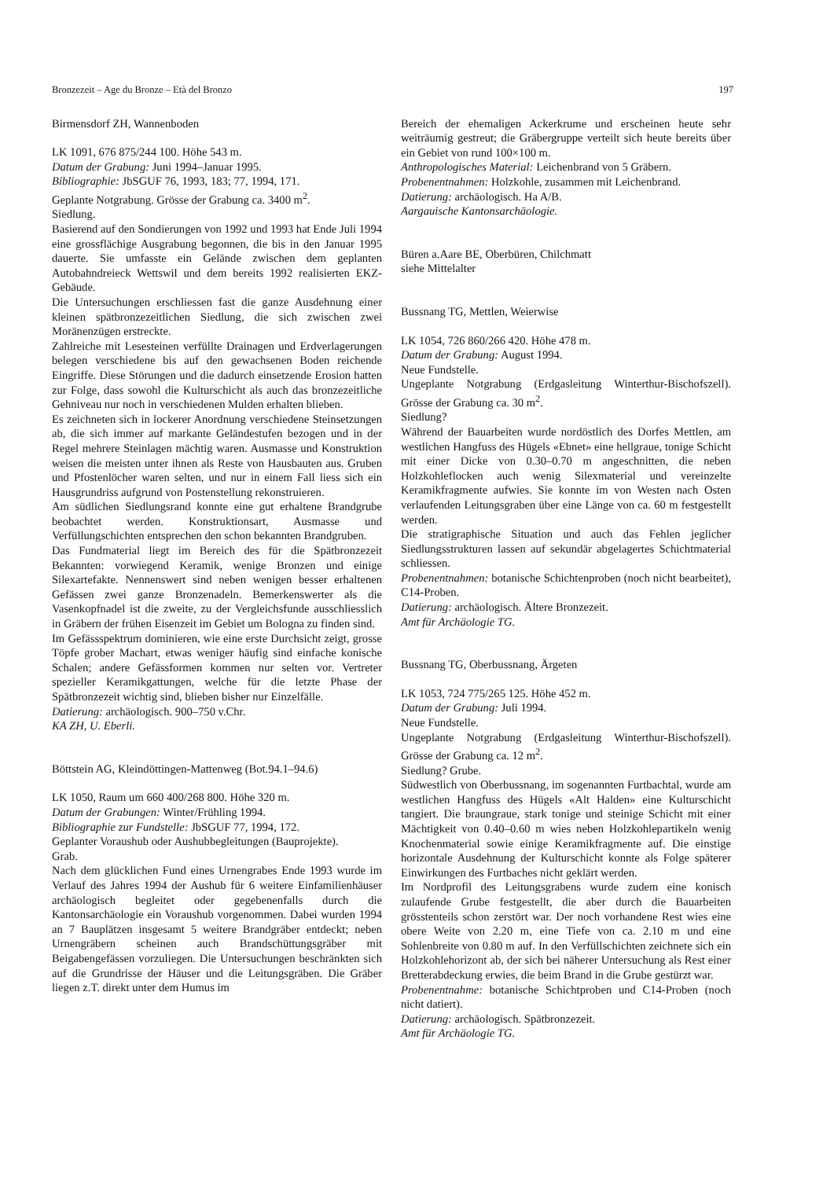Bronzezeit – Age du Bronze – Età del Bronzo 197
Birmensdorf ZH, Wannenboden
LK 1091, 676 875/244 100. Höhe 543 m.
Datum der Grabung: Juni 1994–Januar 1995.
Bibliographie: JbSGUF 76, 1993, 183; 77, 1994, 171.
Geplante Notgrabung. Grösse der Grabung ca. 3400 m<sup>2</sup>.
Siedlung.
Basierend auf den Sondierungen von 1992 und 1993 hat Ende Juli 1994 eine grossflächige Ausgrabung begonnen, die bis in den Januar 1995 dauerte. Sie umfasste ein Gelände zwischen dem geplanten Autobahndreieck Wettswil und dem bereits 1992 realisierten EKZ-Gebäude.
Die Untersuchungen erschliessen fast die ganze Ausdehnung einer kleinen spätbronzezeitlichen Siedlung, die sich zwischen zwei Moränenzügen erstreckte.
Zahlreiche mit Lesesteinen verfüllte Drainagen und Erdverlagerungen belegen verschiedene bis auf den gewachsenen Boden reichende Eingriffe. Diese Störungen und die dadurch einsetzende Erosion hatten zur Folge, dass sowohl die Kulturschicht als auch das bronzezeitliche Gehniveau nur noch in verschiedenen Mulden erhalten blieben.
Es zeichneten sich in lockerer Anordnung verschiedene Steinsetzungen ab, die sich immer auf markante Geländestufen bezogen und in der Regel mehrere Steinlagen mächtig waren. Ausmasse und Konstruktion weisen die meisten unter ihnen als Reste von Hausbauten aus. Gruben und Pfostenlöcher waren selten, und nur in einem Fall liess sich ein Hausgrundriss aufgrund von Postenstellung rekonstruieren.
Am südlichen Siedlungsrand konnte eine gut erhaltene Brandgrube beobachtet werden. Konstruktionsart, Ausmasse und Verfüllungschichten entsprechen den schon bekannten Brandgruben.
Das Fundmaterial liegt im Bereich des für die Spätbronzezeit Bekannten: vorwiegend Keramik, wenige Bronzen und einige Silexartefakte. Nennenswert sind neben wenigen besser erhaltenen Gefässen zwei ganze Bronzenadeln. Bemerkenswerter als die Vasenkopfnadel ist die zweite, zu der Vergleichsfunde ausschliesslich in Gräbern der frühen Eisenzeit im Gebiet um Bologna zu finden sind.
Im Gefässspektrum dominieren, wie eine erste Durchsicht zeigt, grosse Töpfe grober Machart, etwas weniger häufig sind einfache konische Schalen; andere Gefässformen kommen nur selten vor. Vertreter spezieller Keramikgattungen, welche für die letzte Phase der Spätbronzezeit wichtig sind, blieben bisher nur Einzelfälle.
Datierung: archäologisch. 900–750 v.Chr.
KA ZH, U. Eberli.
Böttstein AG, Kleindöttingen-Mattenweg (Bot.94.1–94.6)
LK 1050, Raum um 660 400/268 800. Höhe 320 m.
Datum der Grabungen: Winter/Frühling 1994.
Bibliographie zur Fundstelle: JbSGUF 77, 1994, 172.
Geplanter Voraushub oder Aushubbegleitungen (Bauprojekte).
Grab.
Nach dem glücklichen Fund eines Urnengrabes Ende 1993 wurde im Verlauf des Jahres 1994 der Aushub für 6 weitere Einfamilienhäuser archäologisch begleitet oder gegebenenfalls durch die Kantonsarchäologie ein Voraushub vorgenommen. Dabei wurden 1994 an 7 Bauplätzen insgesamt 5 weitere Brandgräber entdeckt; neben Urnengräbern scheinen auch Brandschüttungsgräber mit Beigabengefässen vorzuliegen. Die Untersuchungen beschränkten sich auf die Grundrisse der Häuser und die Leitungsgräben. Die Gräber liegen z.T. direkt unter dem Humus im
Bereich der ehemaligen Ackerkrume und erscheinen heute sehr weiträumig gestreut; die Gräbergruppe verteilt sich heute bereits über ein Gebiet von rund 100×100 m.
Anthropologisches Material: Leichenbrand von 5 Gräbern.
Probenentnahmen: Holzkohle, zusammen mit Leichenbrand.
Datierung: archäologisch. Ha A/B.
Aargauische Kantonsarchäologie.
Büren a.Aare BE, Oberbüren, Chilchmatt
siehe Mittelalter
Bussnang TG, Mettlen, Weierwise
LK 1054, 726 860/266 420. Höhe 478 m.
Datum der Grabung: August 1994.
Neue Fundstelle.
Ungeplante Notgrabung (Erdgasleitung Winterthur-Bischofszell). Grösse der Grabung ca. 30 m<sup>2</sup>.
Siedlung?
Während der Bauarbeiten wurde nordöstlich des Dorfes Mettlen, am westlichen Hangfuss des Hügels «Ebnet» eine hellgraue, tonige Schicht mit einer Dicke von 0.30–0.70 m angeschnitten, die neben Holzkohleflocken auch wenig Silexmaterial und vereinzelte Keramikfragmente aufwies. Sie konnte im von Westen nach Osten verlaufenden Leitungsgraben über eine Länge von ca. 60 m festgestellt werden.
Die stratigraphische Situation und auch das Fehlen jeglicher Siedlungsstrukturen lassen auf sekundär abgelagertes Schichtmaterial schliessen.
Probenentnahmen: botanische Schichtenproben (noch nicht bearbeitet), C14-Proben.
Datierung: archäologisch. Ältere Bronzezeit.
Amt für Archäologie TG.
Bussnang TG, Oberbussnang, Ärgeten
LK 1053, 724 775/265 125. Höhe 452 m.
Datum der Grabung: Juli 1994.
Neue Fundstelle.
Ungeplante Notgrabung (Erdgasleitung Winterthur-Bischofszell). Grösse der Grabung ca. 12 m<sup>2</sup>.
Siedlung? Grube.
Südwestlich von Oberbussnang, im sogenannten Furtbachtal, wurde am westlichen Hangfuss des Hügels «Alt Halden» eine Kulturschicht tangiert. Die braungraue, stark tonige und steinige Schicht mit einer Mächtigkeit von 0.40–0.60 m wies neben Holzkohlepartikeln wenig Knochenmaterial sowie einige Keramikfragmente auf. Die einstige horizontale Ausdehnung der Kulturschicht konnte als Folge späterer Einwirkungen des Furtbaches nicht geklärt werden.
Im Nordprofil des Leitungsgrabens wurde zudem eine konisch zulaufende Grube festgestellt, die aber durch die Bauarbeiten grösstenteils schon zerstört war. Der noch vorhandene Rest wies eine obere Weite von 2.20 m, eine Tiefe von ca. 2.10 m und eine Sohlenbreite von 0.80 m auf. In den Verfüllschichten zeichnete sich ein Holzkohlehorizont ab, der sich bei näherer Untersuchung als Rest einer Bretterabdeckung erwies, die beim Brand in die Grube gestürzt war.
Probenentnahme: botanische Schichtproben und C14-Proben (noch nicht datiert).
Datierung: archäologisch. Spätbronzezeit.
Amt für Archäologie TG.